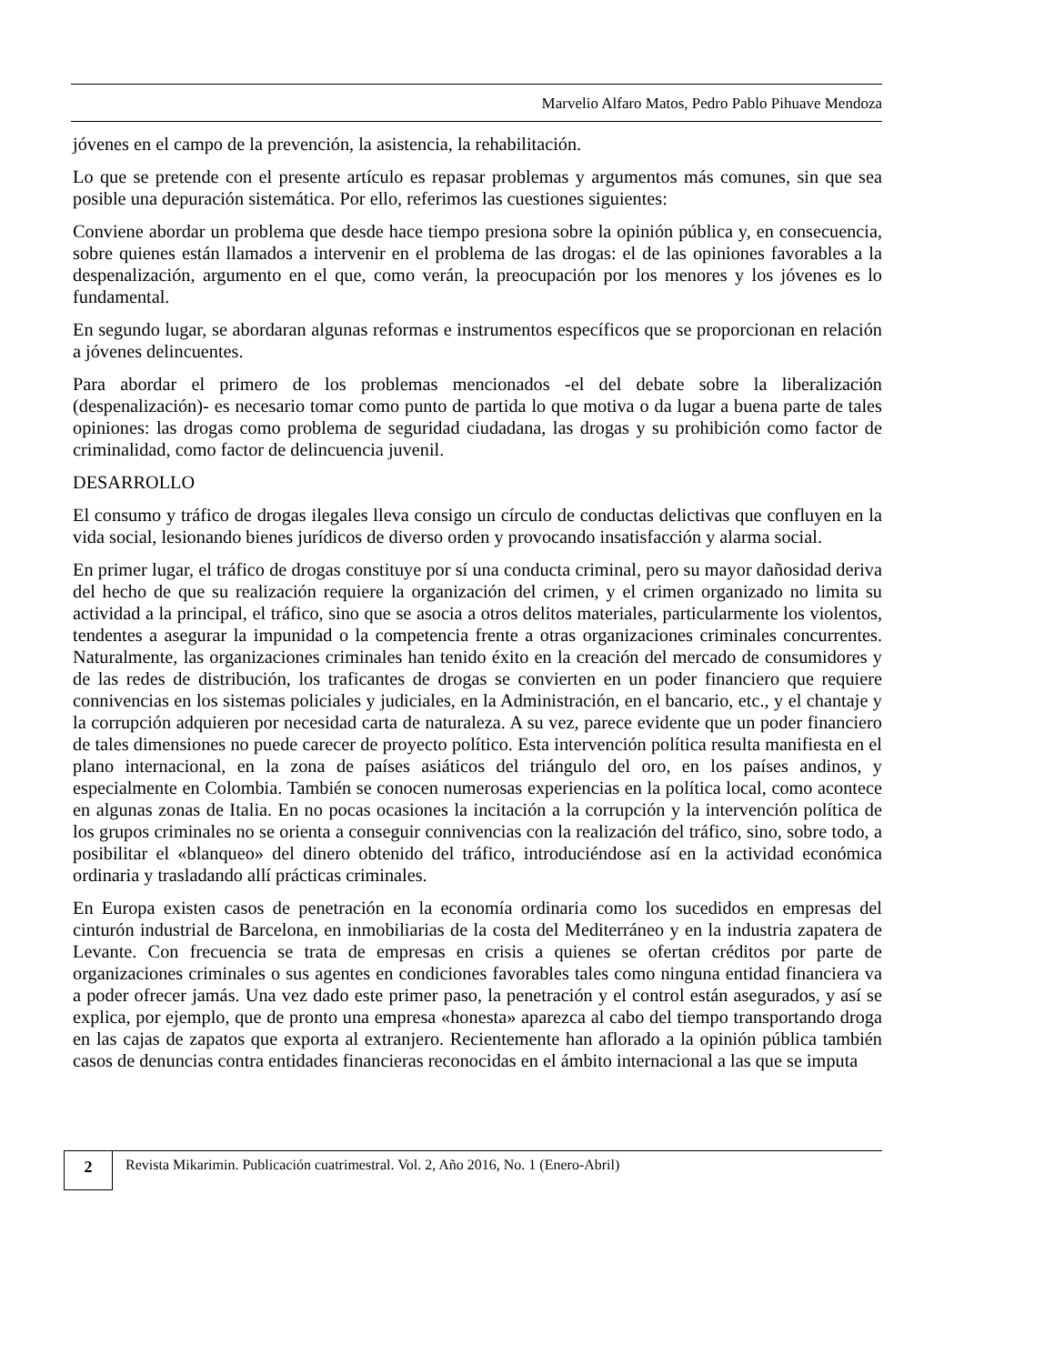Marvelio Alfaro Matos, Pedro Pablo Pihuave Mendoza
jóvenes en el campo de la prevención, la asistencia, la rehabilitación.
Lo que se pretende con el presente artículo es repasar problemas y argumentos más comunes, sin que sea posible una depuración sistemática. Por ello, referimos las cuestiones siguientes:
Conviene abordar un problema que desde hace tiempo presiona sobre la opinión pública y, en consecuencia, sobre quienes están llamados a intervenir en el problema de las drogas: el de las opiniones favorables a la despenalización, argumento en el que, como verán, la preocupación por los menores y los jóvenes es lo fundamental.
En segundo lugar, se abordaran algunas reformas e instrumentos específicos que se proporcionan en relación a jóvenes delincuentes.
Para abordar el primero de los problemas mencionados -el del debate sobre la liberalización (despenalización)- es necesario tomar como punto de partida lo que motiva o da lugar a buena parte de tales opiniones: las drogas como problema de seguridad ciudadana, las drogas y su prohibición como factor de criminalidad, como factor de delincuencia juvenil.
DESARROLLO
El consumo y tráfico de drogas ilegales lleva consigo un círculo de conductas delictivas que confluyen en la vida social, lesionando bienes jurídicos de diverso orden y provocando insatisfacción y alarma social.
En primer lugar, el tráfico de drogas constituye por sí una conducta criminal, pero su mayor dañosidad deriva del hecho de que su realización requiere la organización del crimen, y el crimen organizado no limita su actividad a la principal, el tráfico, sino que se asocia a otros delitos materiales, particularmente los violentos, tendentes a asegurar la impunidad o la competencia frente a otras organizaciones criminales concurrentes. Naturalmente, las organizaciones criminales han tenido éxito en la creación del mercado de consumidores y de las redes de distribución, los traficantes de drogas se convierten en un poder financiero que requiere connivencias en los sistemas policiales y judiciales, en la Administración, en el bancario, etc., y el chantaje y la corrupción adquieren por necesidad carta de naturaleza. A su vez, parece evidente que un poder financiero de tales dimensiones no puede carecer de proyecto político. Esta intervención política resulta manifiesta en el plano internacional, en la zona de países asiáticos del triángulo del oro, en los países andinos, y especialmente en Colombia. También se conocen numerosas experiencias en la política local, como acontece en algunas zonas de Italia. En no pocas ocasiones la incitación a la corrupción y la intervención política de los grupos criminales no se orienta a conseguir connivencias con la realización del tráfico, sino, sobre todo, a posibilitar el «blanqueo» del dinero obtenido del tráfico, introduciéndose así en la actividad económica ordinaria y trasladando allí prácticas criminales.
En Europa existen casos de penetración en la economía ordinaria como los sucedidos en empresas del cinturón industrial de Barcelona, en inmobiliarias de la costa del Mediterráneo y en la industria zapatera de Levante. Con frecuencia se trata de empresas en crisis a quienes se ofertan créditos por parte de organizaciones criminales o sus agentes en condiciones favorables tales como ninguna entidad financiera va a poder ofrecer jamás. Una vez dado este primer paso, la penetración y el control están asegurados, y así se explica, por ejemplo, que de pronto una empresa «honesta» aparezca al cabo del tiempo transportando droga en las cajas de zapatos que exporta al extranjero. Recientemente han aflorado a la opinión pública también casos de denuncias contra entidades financieras reconocidas en el ámbito internacional a las que se imputa
2
Revista Mikarimin. Publicación cuatrimestral. Vol. 2, Año 2016, No. 1 (Enero-Abril)